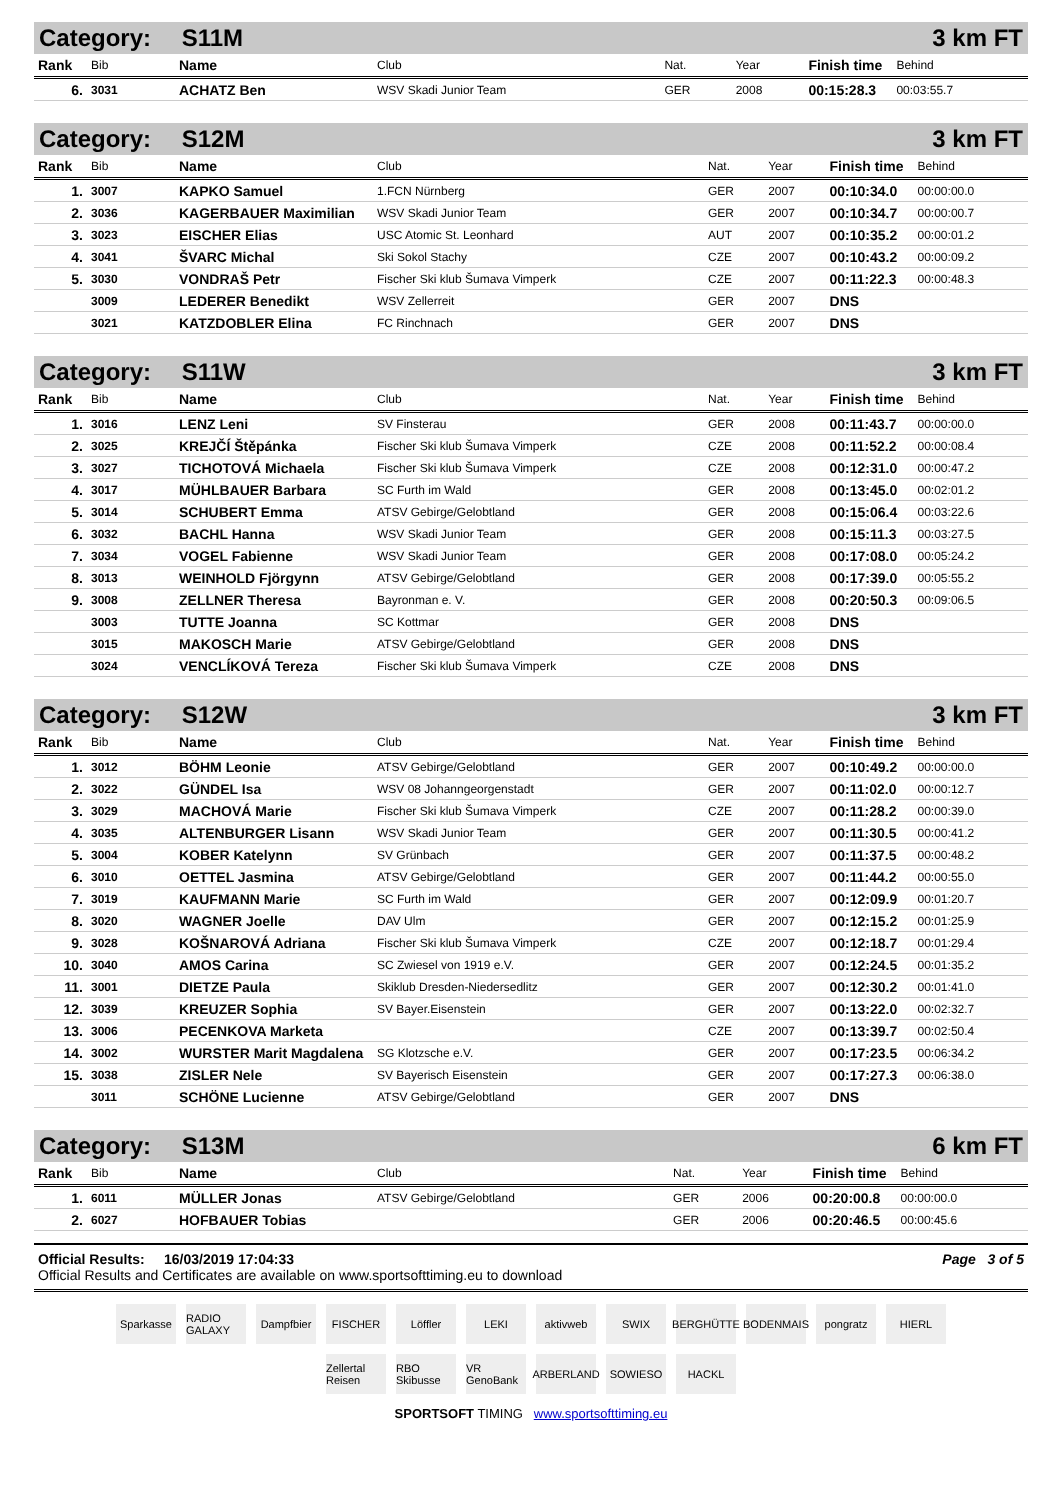Category: S11M 3 km FT
| Rank | Bib | Name | Club | Nat. | Year | Finish time | Behind |
| --- | --- | --- | --- | --- | --- | --- | --- |
| 6. | 3031 | ACHATZ Ben | WSV Skadi Junior Team | GER | 2008 | 00:15:28.3 | 00:03:55.7 |
Category: S12M 3 km FT
| Rank | Bib | Name | Club | Nat. | Year | Finish time | Behind |
| --- | --- | --- | --- | --- | --- | --- | --- |
| 1. | 3007 | KAPKO Samuel | 1.FCN Nürnberg | GER | 2007 | 00:10:34.0 | 00:00:00.0 |
| 2. | 3036 | KAGERBAUER Maximilian | WSV Skadi Junior Team | GER | 2007 | 00:10:34.7 | 00:00:00.7 |
| 3. | 3023 | EISCHER Elias | USC Atomic St. Leonhard | AUT | 2007 | 00:10:35.2 | 00:00:01.2 |
| 4. | 3041 | ŠVARC Michal | Ski Sokol Stachy | CZE | 2007 | 00:10:43.2 | 00:00:09.2 |
| 5. | 3030 | VONDRAŠ Petr | Fischer Ski klub Šumava Vimperk | CZE | 2007 | 00:11:22.3 | 00:00:48.3 |
| | 3009 | LEDERER Benedikt | WSV Zellerreit | GER | 2007 | DNS | |
| | 3021 | KATZDOBLER Elina | FC Rinchnach | GER | 2007 | DNS | |
Category: S11W 3 km FT
| Rank | Bib | Name | Club | Nat. | Year | Finish time | Behind |
| --- | --- | --- | --- | --- | --- | --- | --- |
| 1. | 3016 | LENZ Leni | SV Finsterau | GER | 2008 | 00:11:43.7 | 00:00:00.0 |
| 2. | 3025 | KREJČÍ Štěpánka | Fischer Ski klub Šumava Vimperk | CZE | 2008 | 00:11:52.2 | 00:00:08.4 |
| 3. | 3027 | TICHOTOVÁ Michaela | Fischer Ski klub Šumava Vimperk | CZE | 2008 | 00:12:31.0 | 00:00:47.2 |
| 4. | 3017 | MÜHLBAUER Barbara | SC Furth im Wald | GER | 2008 | 00:13:45.0 | 00:02:01.2 |
| 5. | 3014 | SCHUBERT Emma | ATSV Gebirge/Gelobtland | GER | 2008 | 00:15:06.4 | 00:03:22.6 |
| 6. | 3032 | BACHL Hanna | WSV Skadi Junior Team | GER | 2008 | 00:15:11.3 | 00:03:27.5 |
| 7. | 3034 | VOGEL Fabienne | WSV Skadi Junior Team | GER | 2008 | 00:17:08.0 | 00:05:24.2 |
| 8. | 3013 | WEINHOLD Fjörgynn | ATSV Gebirge/Gelobtland | GER | 2008 | 00:17:39.0 | 00:05:55.2 |
| 9. | 3008 | ZELLNER Theresa | Bayronman e. V. | GER | 2008 | 00:20:50.3 | 00:09:06.5 |
| | 3003 | TUTTE Joanna | SC Kottmar | GER | 2008 | DNS | |
| | 3015 | MAKOSCH Marie | ATSV Gebirge/Gelobtland | GER | 2008 | DNS | |
| | 3024 | VENCLÍKOVÁ Tereza | Fischer Ski klub Šumava Vimperk | CZE | 2008 | DNS | |
Category: S12W 3 km FT
| Rank | Bib | Name | Club | Nat. | Year | Finish time | Behind |
| --- | --- | --- | --- | --- | --- | --- | --- |
| 1. | 3012 | BÖHM Leonie | ATSV Gebirge/Gelobtland | GER | 2007 | 00:10:49.2 | 00:00:00.0 |
| 2. | 3022 | GÜNDEL Isa | WSV 08 Johanngeorgenstadt | GER | 2007 | 00:11:02.0 | 00:00:12.7 |
| 3. | 3029 | MACHOVÁ Marie | Fischer Ski klub Šumava Vimperk | CZE | 2007 | 00:11:28.2 | 00:00:39.0 |
| 4. | 3035 | ALTENBURGER Lisann | WSV Skadi Junior Team | GER | 2007 | 00:11:30.5 | 00:00:41.2 |
| 5. | 3004 | KOBER Katelynn | SV Grünbach | GER | 2007 | 00:11:37.5 | 00:00:48.2 |
| 6. | 3010 | OETTEL Jasmina | ATSV Gebirge/Gelobtland | GER | 2007 | 00:11:44.2 | 00:00:55.0 |
| 7. | 3019 | KAUFMANN Marie | SC Furth im Wald | GER | 2007 | 00:12:09.9 | 00:01:20.7 |
| 8. | 3020 | WAGNER Joelle | DAV Ulm | GER | 2007 | 00:12:15.2 | 00:01:25.9 |
| 9. | 3028 | KOŠNAROVÁ Adriana | Fischer Ski klub Šumava Vimperk | CZE | 2007 | 00:12:18.7 | 00:01:29.4 |
| 10. | 3040 | AMOS Carina | SC Zwiesel von 1919 e.V. | GER | 2007 | 00:12:24.5 | 00:01:35.2 |
| 11. | 3001 | DIETZE Paula | Skiklub Dresden-Niedersedlitz | GER | 2007 | 00:12:30.2 | 00:01:41.0 |
| 12. | 3039 | KREUZER Sophia | SV Bayer.Eisenstein | GER | 2007 | 00:13:22.0 | 00:02:32.7 |
| 13. | 3006 | PECENKOVA Marketa | | CZE | 2007 | 00:13:39.7 | 00:02:50.4 |
| 14. | 3002 | WURSTER Marit Magdalena | SG Klotzsche e.V. | GER | 2007 | 00:17:23.5 | 00:06:34.2 |
| 15. | 3038 | ZISLER Nele | SV Bayerisch Eisenstein | GER | 2007 | 00:17:27.3 | 00:06:38.0 |
| | 3011 | SCHÖNE Lucienne | ATSV Gebirge/Gelobtland | GER | 2007 | DNS | |
Category: S13M 6 km FT
| Rank | Bib | Name | Club | Nat. | Year | Finish time | Behind |
| --- | --- | --- | --- | --- | --- | --- | --- |
| 1. | 6011 | MÜLLER Jonas | ATSV Gebirge/Gelobtland | GER | 2006 | 00:20:00.8 | 00:00:00.0 |
| 2. | 6027 | HOFBAUER Tobias | | GER | 2006 | 00:20:46.5 | 00:00:45.6 |
Official Results: 16/03/2019 17:04:33
Page 3 of 5
Official Results and Certificates are available on www.sportsofttiming.eu to download
Sparkasse
RADIO GALAXY
Dampfbier
FISCHER
Löffler
LEKI
aktivweb
SWIX
BERGHÜTTE
BODENMAIS
pongratz
HIERL
Zellertal Reisen
RBO Skibusse
VR GenoBank
ARBERLAND
SOWIESO
HACKL
SPORTSOFT TIMING www.sportsofttiming.eu